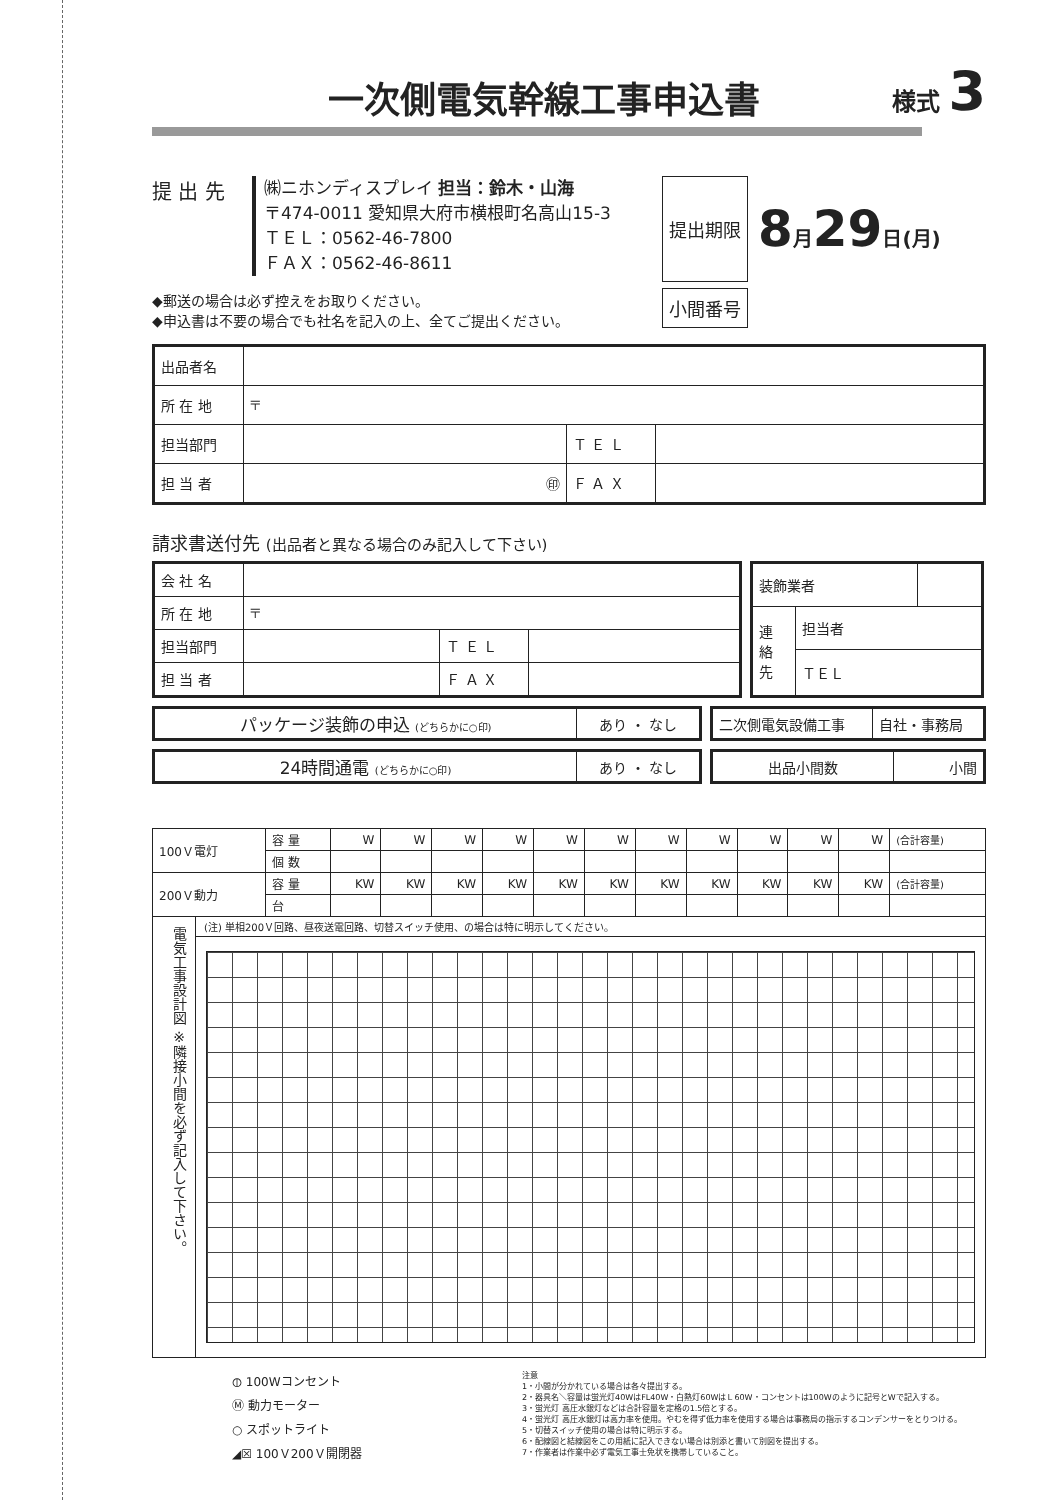一次側電気幹線工事申込書 様式 3
提 出 先
㈱ニホンディスプレイ 担当：鈴木・山海
〒474-0011 愛知県大府市横根町名高山15-3
ＴＥＬ：0562-46-7800
ＦＡＸ：0562-46-8611
◆郵送の場合は必ず控えをお取りください。
◆申込書は不要の場合でも社名を記入の上、全てご提出ください。
提出期限
8月29日(月)
小間番号
| 出品者名 | | | |
| 所 在 地 | 〒 | | |
| 担当部門 | | Ｔ Ｅ Ｌ | |
| 担 当 者 | ㊞ | Ｆ Ａ Ｘ | |
請求書送付先 (出品者と異なる場合のみ記入して下さい)
| 会 社 名 | | | |
| 所 在 地 | 〒 | | |
| 担当部門 | | Ｔ Ｅ Ｌ | |
| 担 当 者 | | Ｆ Ａ Ｘ | |
| 装飾業者 | | |
| 連 絡 先 | 担当者 | |
| | ＴＥＬ | |
| パッケージ装飾の申込 (どちらかに○印) | あり ・ なし |
| 二次側電気設備工事 | 自社・事務局 |
| 24時間通電 (どちらかに○印) | あり ・ なし |
| 出品小間数 | 小間 |
| 100Ｖ電灯 | 容 量 | W | W | W | W | W | W | W | W | W | W | W | (合計容量) |
| | 個 数 | | | | | | | | | | | | |
| 200Ｖ動力 | 容 量 | KW | KW | KW | KW | KW | KW | KW | KW | KW | KW | KW | (合計容量) |
| | 台 | | | | | | | | | | | | |
電気工事設計図 ※隣接小間を必ず記入して下さい。
(注) 単相200Ｖ回路、昼夜送電回路、切替スイッチ使用、の場合は特に明示してください。
⦶ 100Wコンセント
Ⓜ 動力モーター
○ スポットライト
◢☒ 100Ｖ200Ｖ開閉器
注意
1・小間が分かれている場合は各々提出する。
2・器具名＼容量は蛍光灯40WはFL40W・白熱灯60WはＬ60W・コンセントは100Wのように記号とWで記入する。
3・蛍光灯 高圧水銀灯などは合計容量を定格の1.5倍とする。
4・蛍光灯 高圧水銀灯は高力率を使用。やむを得ず低力率を使用する場合は事務局の指示するコンデンサーをとりつける。
5・切替スイッチ使用の場合は特に明示する。
6・配線図と結線図をこの用紙に記入できない場合は別添と書いて別図を提出する。
7・作業者は作業中必ず電気工事士免状を携帯していること。